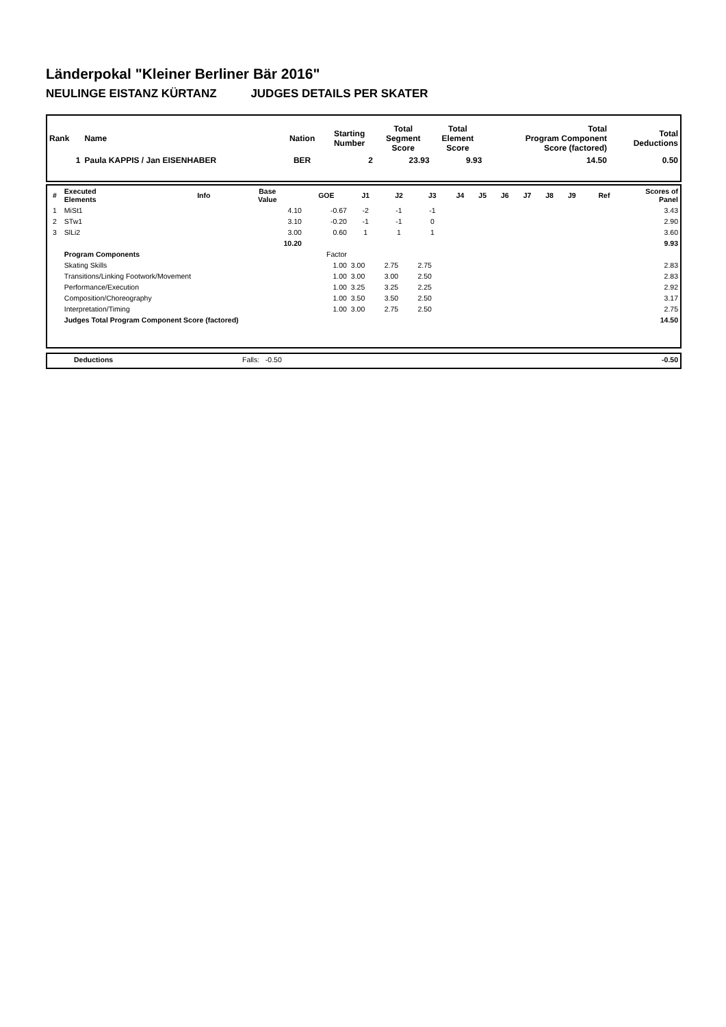Länderpokal "Kleiner Berliner Bär 2016"
NEULINGE EISTANZ KÜRTANZ JUDGES DETAILS PER SKATER
| Rank | Name | Nation | Starting Number | Total Segment Score | Total Element Score | Total Program Component Score (factored) | Total Deductions |
| 1 | Paula KAPPIS / Jan EISENHABER | BER | 2 | 23.93 | 9.93 | 14.50 | 0.50 |
| # | Executed Elements | Info | Base Value | GOE | J1 | J2 | J3 | J4 | J5 | J6 | J7 | J8 | J9 | Ref | Scores of Panel |
| --- | --- | --- | --- | --- | --- | --- | --- | --- | --- | --- | --- | --- | --- | --- | --- |
| 1 | MiSt1 | | 4.10 | -0.67 | -2 | -1 | -1 | | | | | | | | 3.43 |
| 2 | STw1 | | 3.10 | -0.20 | -1 | -1 | 0 | | | | | | | | 2.90 |
| 3 | SlLi2 | | 3.00 | 0.60 | 1 | 1 | 1 | | | | | | | | 3.60 |
| | | | 10.20 | | | | | | | | | | | | 9.93 |
| | Program Components | | | Factor | | | | | | | | | | | |
| | Skating Skills | | | 1.00 | 3.00 | 2.75 | 2.75 | | | | | | | | 2.83 |
| | Transitions/Linking Footwork/Movement | | | 1.00 | 3.00 | 3.00 | 2.50 | | | | | | | | 2.83 |
| | Performance/Execution | | | 1.00 | 3.25 | 3.25 | 2.25 | | | | | | | | 2.92 |
| | Composition/Choreography | | | 1.00 | 3.50 | 3.50 | 2.50 | | | | | | | | 3.17 |
| | Interpretation/Timing | | | 1.00 | 3.00 | 2.75 | 2.50 | | | | | | | | 2.75 |
| | Judges Total Program Component Score (factored) | | | | | | | | | | | | | | 14.50 |
| | Deductions | Falls: -0.50 | -0.50 |